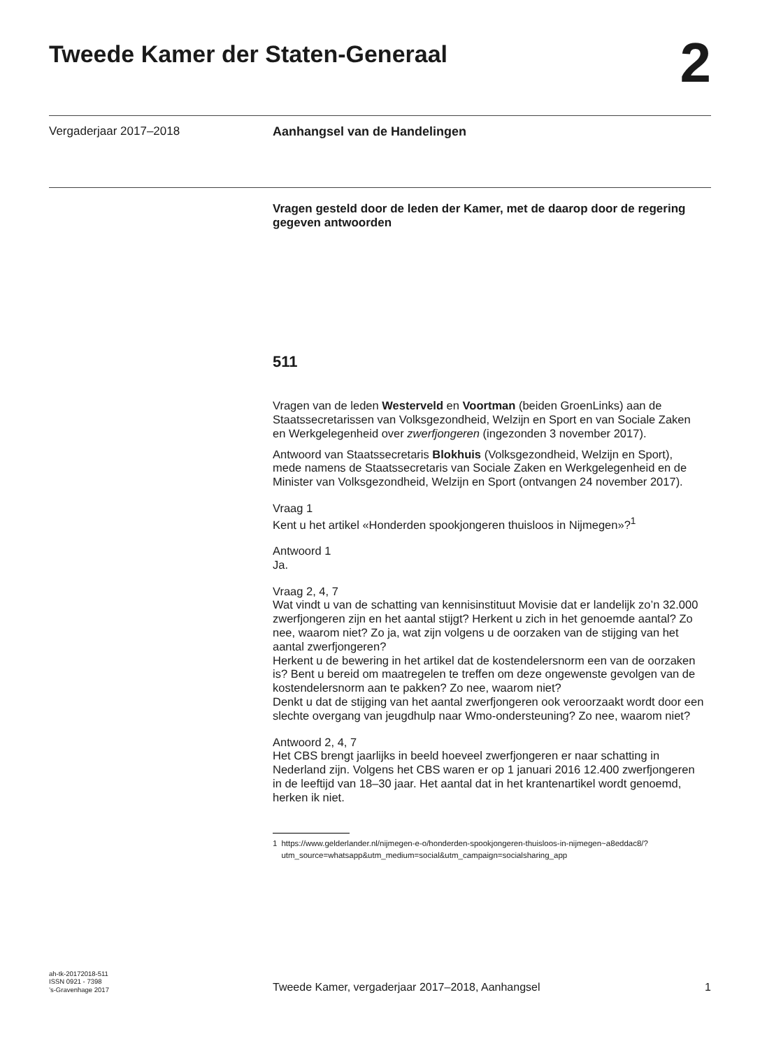Tweede Kamer der Staten-Generaal
2
Vergaderjaar 2017–2018 Aanhangsel van de Handelingen
Vragen gesteld door de leden der Kamer, met de daarop door de regering gegeven antwoorden
511
Vragen van de leden Westerveld en Voortman (beiden GroenLinks) aan de Staatssecretarissen van Volksgezondheid, Welzijn en Sport en van Sociale Zaken en Werkgelegenheid over zwerfjongeren (ingezonden 3 november 2017).
Antwoord van Staatssecretaris Blokhuis (Volksgezondheid, Welzijn en Sport), mede namens de Staatssecretaris van Sociale Zaken en Werkgelegenheid en de Minister van Volksgezondheid, Welzijn en Sport (ontvangen 24 november 2017).
Vraag 1
Kent u het artikel «Honderden spookjongeren thuisloos in Nijmegen»?<sup>1</sup>
Antwoord 1
Ja.
Vraag 2, 4, 7
Wat vindt u van de schatting van kennisinstituut Movisie dat er landelijk zo’n 32.000 zwerfjongeren zijn en het aantal stijgt? Herkent u zich in het genoemde aantal? Zo nee, waarom niet? Zo ja, wat zijn volgens u de oorzaken van de stijging van het aantal zwerfjongeren?
Herkent u de bewering in het artikel dat de kostendelersnorm een van de oorzaken is? Bent u bereid om maatregelen te treffen om deze ongewenste gevolgen van de kostendelersnorm aan te pakken? Zo nee, waarom niet?
Denkt u dat de stijging van het aantal zwerfjongeren ook veroorzaakt wordt door een slechte overgang van jeugdhulp naar Wmo-ondersteuning? Zo nee, waarom niet?
Antwoord 2, 4, 7
Het CBS brengt jaarlijks in beeld hoeveel zwerfjongeren er naar schatting in Nederland zijn. Volgens het CBS waren er op 1 januari 2016 12.400 zwerfjongeren in de leeftijd van 18–30 jaar. Het aantal dat in het krantenartikel wordt genoemd, herken ik niet.
1 https://www.gelderlander.nl/nijmegen-e-o/honderden-spookjongeren-thuisloos-in-nijmegen~a8eddac8/?utm_source=whatsapp&utm_medium=social&utm_campaign=socialsharing_app
ah-tk-20172018-511
ISSN 0921 - 7398
’s-Gravenhage 2017
Tweede Kamer, vergaderjaar 2017–2018, Aanhangsel
1